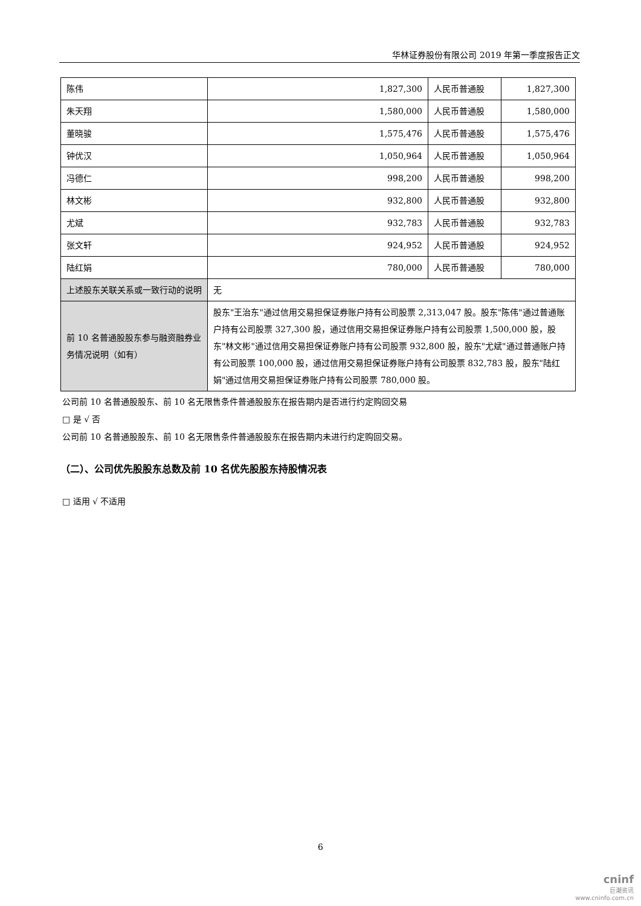华林证券股份有限公司 2019 年第一季度报告正文
| 陈伟 | 1,827,300 | 人民币普通股 | 1,827,300 |
| 朱天翔 | 1,580,000 | 人民币普通股 | 1,580,000 |
| 董晓骏 | 1,575,476 | 人民币普通股 | 1,575,476 |
| 钟优汉 | 1,050,964 | 人民币普通股 | 1,050,964 |
| 冯德仁 | 998,200 | 人民币普通股 | 998,200 |
| 林文彬 | 932,800 | 人民币普通股 | 932,800 |
| 尤斌 | 932,783 | 人民币普通股 | 932,783 |
| 张文轩 | 924,952 | 人民币普通股 | 924,952 |
| 陆红娟 | 780,000 | 人民币普通股 | 780,000 |
| 上述股东关联关系或一致行动的说明 | 无 | | |
| 前 10 名普通股股东参与融资融券业务情况说明（如有） | 股东"王治东"通过信用交易担保证券账户持有公司股票 2,313,047 股。股东"陈伟"通过普通账户持有公司股票 327,300 股，通过信用交易担保证券账户持有公司股票 1,500,000 股，股东"林文彬"通过信用交易担保证券账户持有公司股票 932,800 股，股东"尤斌"通过普通账户持有公司股票 100,000 股，通过信用交易担保证券账户持有公司股票 832,783 股，股东"陆红娟"通过信用交易担保证券账户持有公司股票 780,000 股。 | | |
公司前 10 名普通股股东、前 10 名无限售条件普通股股东在报告期内是否进行约定购回交易
□ 是 √ 否
公司前 10 名普通股股东、前 10 名无限售条件普通股股东在报告期内未进行约定购回交易。
（二）、公司优先股股东总数及前 10 名优先股股东持股情况表
□ 适用 √ 不适用
6
cninf
巨潮资讯
www.cninfo.com.cn